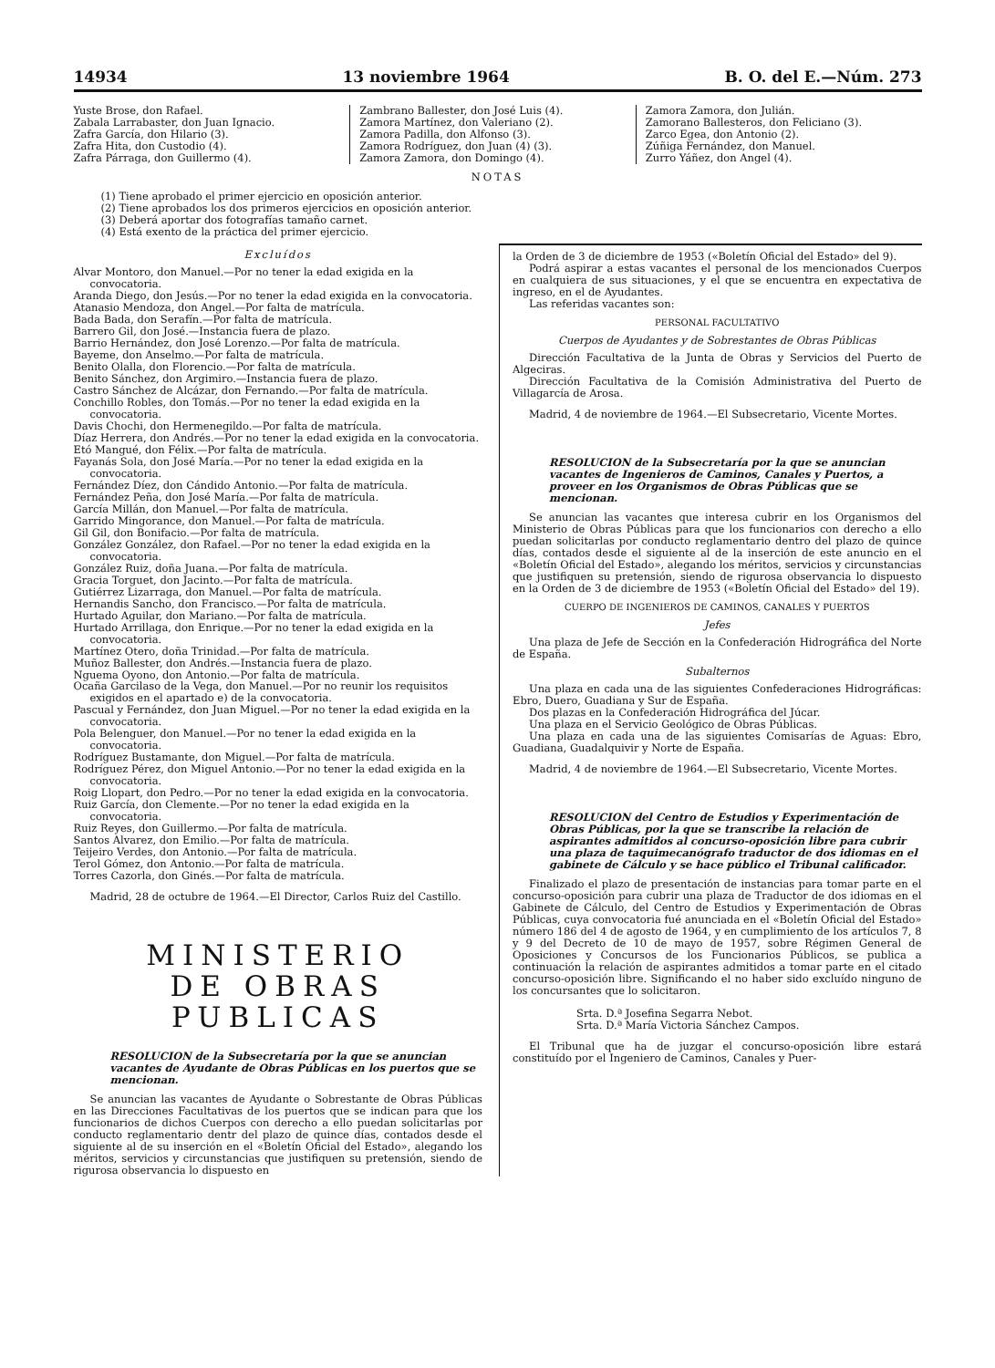14934 13 noviembre 1964 B. O. del E.—Núm. 273
Yuste Brose, don Rafael.
Zabala Larrabaster, don Juan Ignacio.
Zafra García, don Hilario (3).
Zafra Hita, don Custodio (4).
Zafra Párraga, don Guillermo (4).
Zambrano Ballester, don José Luis (4).
Zamora Martínez, don Valeriano (2).
Zamora Padilla, don Alfonso (3).
Zamora Rodríguez, don Juan (4) (3).
Zamora Zamora, don Domingo (4).
Zamora Zamora, don Julián.
Zamorano Ballesteros, don Feliciano (3).
Zarco Egea, don Antonio (2).
Zúñiga Fernández, don Manuel.
Zurro Yáñez, don Angel (4).
NOTAS
(1) Tiene aprobado el primer ejercicio en oposición anterior.
(2) Tiene aprobados los dos primeros ejercicios en oposición anterior.
(3) Deberá aportar dos fotografías tamaño carnet.
(4) Está exento de la práctica del primer ejercicio.
Excluídos
Alvar Montoro, don Manuel.—Por no tener la edad exigida en la convocatoria.
Aranda Diego, don Jesús.—Por no tener la edad exigida en la convocatoria.
Atanasio Mendoza, don Angel.—Por falta de matrícula.
Bada Bada, don Serafín.—Por falta de matrícula.
Barrero Gil, don José.—Instancia fuera de plazo.
Barrio Hernández, don José Lorenzo.—Por falta de matrícula.
Bayeme, don Anselmo.—Por falta de matrícula.
Benito Olalla, don Florencio.—Por falta de matrícula.
Benito Sánchez, don Argimiro.—Instancia fuera de plazo.
Castro Sánchez de Alcázar, don Fernando.—Por falta de matrícula.
Conchillo Robles, don Tomás.—Por no tener la edad exigida en la convocatoria.
Davis Chochi, don Hermenegildo.—Por falta de matrícula.
Díaz Herrera, don Andrés.—Por no tener la edad exigida en la convocatoria.
Etó Mangué, don Félix.—Por falta de matrícula.
Fayanás Sola, don José María.—Por no tener la edad exigida en la convocatoria.
Fernández Díez, don Cándido Antonio.—Por falta de matrícula.
Fernández Peña, don José María.—Por falta de matrícula.
García Millán, don Manuel.—Por falta de matrícula.
Garrido Mingorance, don Manuel.—Por falta de matrícula.
Gil Gil, don Bonifacio.—Por falta de matrícula.
González González, don Rafael.—Por no tener la edad exigida en la convocatoria.
González Ruiz, doña Juana.—Por falta de matrícula.
Gracia Torguet, don Jacinto.—Por falta de matrícula.
Gutiérrez Lizarraga, don Manuel.—Por falta de matrícula.
Hernandis Sancho, don Francisco.—Por falta de matrícula.
Hurtado Aguilar, don Mariano.—Por falta de matrícula.
Hurtado Arrillaga, don Enrique.—Por no tener la edad exigida en la convocatoria.
Martínez Otero, doña Trinidad.—Por falta de matrícula.
Muñoz Ballester, don Andrés.—Instancia fuera de plazo.
Nguema Oyono, don Antonio.—Por falta de matrícula.
Ocaña Garcilaso de la Vega, don Manuel.—Por no reunir los requisitos exigidos en el apartado e) de la convocatoria.
Pascual y Fernández, don Juan Miguel.—Por no tener la edad exigida en la convocatoria.
Pola Belenguer, don Manuel.—Por no tener la edad exigida en la convocatoria.
Rodríguez Bustamante, don Miguel.—Por falta de matrícula.
Rodríguez Pérez, don Miguel Antonio.—Por no tener la edad exigida en la convocatoria.
Roig Llopart, don Pedro.—Por no tener la edad exigida en la convocatoria.
Ruiz García, don Clemente.—Por no tener la edad exigida en la convocatoria.
Ruiz Reyes, don Guillermo.—Por falta de matrícula.
Santos Alvarez, don Emilio.—Por falta de matrícula.
Teijeiro Verdes, don Antonio.—Por falta de matrícula.
Terol Gómez, don Antonio.—Por falta de matrícula.
Torres Cazorla, don Ginés.—Por falta de matrícula.
Madrid, 28 de octubre de 1964.—El Director, Carlos Ruiz del Castillo.
MINISTERIO
DE OBRAS PUBLICAS
RESOLUCION de la Subsecretaría por la que se anuncian vacantes de Ayudante de Obras Públicas en los puertos que se mencionan.
Se anuncian las vacantes de Ayudante o Sobrestante de Obras Públicas en las Direcciones Facultativas de los puertos que se indican para que los funcionarios de dichos Cuerpos con derecho a ello puedan solicitarlas por conducto reglamentario dentr del plazo de quince días, contados desde el siguiente al de su inserción en el «Boletín Oficial del Estado», alegando los méritos, servicios y circunstancias que justifiquen su pretensión, siendo de rigurosa observancia lo dispuesto en
la Orden de 3 de diciembre de 1953 («Boletín Oficial del Estado» del 9).
Podrá aspirar a estas vacantes el personal de los mencionados Cuerpos en cualquiera de sus situaciones, y el que se encuentra en expectativa de ingreso, en el de Ayudantes.
Las referidas vacantes son:
PERSONAL FACULTATIVO
Cuerpos de Ayudantes y de Sobrestantes de Obras Públicas
Dirección Facultativa de la Junta de Obras y Servicios del Puerto de Algeciras.
Dirección Facultativa de la Comisión Administrativa del Puerto de Villagarcía de Arosa.
Madrid, 4 de noviembre de 1964.—El Subsecretario, Vicente Mortes.
RESOLUCION de la Subsecretaría por la que se anuncian vacantes de Ingenieros de Caminos, Canales y Puertos, a proveer en los Organismos de Obras Públicas que se mencionan.
Se anuncian las vacantes que interesa cubrir en los Organismos del Ministerio de Obras Públicas para que los funcionarios con derecho a ello puedan solicitarlas por conducto reglamentario dentro del plazo de quince días, contados desde el siguiente al de la inserción de este anuncio en el «Boletín Oficial del Estado», alegando los méritos, servicios y circunstancias que justifiquen su pretensión, siendo de rigurosa observancia lo dispuesto en la Orden de 3 de diciembre de 1953 («Boletín Oficial del Estado» del 19).
CUERPO DE INGENIEROS DE CAMINOS, CANALES Y PUERTOS
Jefes
Una plaza de Jefe de Sección en la Confederación Hidrográfica del Norte de España.
Subalternos
Una plaza en cada una de las siguientes Confederaciones Hidrográficas: Ebro, Duero, Guadiana y Sur de España.
Dos plazas en la Confederación Hidrográfica del Júcar.
Una plaza en el Servicio Geológico de Obras Públicas.
Una plaza en cada una de las siguientes Comisarías de Aguas: Ebro, Guadiana, Guadalquivir y Norte de España.
Madrid, 4 de noviembre de 1964.—El Subsecretario, Vicente Mortes.
RESOLUCION del Centro de Estudios y Experimentación de Obras Públicas, por la que se transcribe la relación de aspirantes admitidos al concurso-oposición libre para cubrir una plaza de taquimecanógrafo traductor de dos idiomas en el gabinete de Cálculo y se hace público el Tribunal calificador.
Finalizado el plazo de presentación de instancias para tomar parte en el concurso-oposición para cubrir una plaza de Traductor de dos idiomas en el Gabinete de Cálculo, del Centro de Estudios y Experimentación de Obras Públicas, cuya convocatoria fué anunciada en el «Boletín Oficial del Estado» número 186 del 4 de agosto de 1964, y en cumplimiento de los artículos 7, 8 y 9 del Decreto de 10 de mayo de 1957, sobre Régimen General de Oposiciones y Concursos de los Funcionarios Públicos, se publica a continuación la relación de aspirantes admitidos a tomar parte en el citado concurso-oposición libre. Significando el no haber sido excluído ninguno de los concursantes que lo solicitaron.
Srta. D.ª Josefina Segarra Nebot.
Srta. D.ª María Victoria Sánchez Campos.
El Tribunal que ha de juzgar el concurso-oposición libre estará constituído por el Ingeniero de Caminos, Canales y Puer-